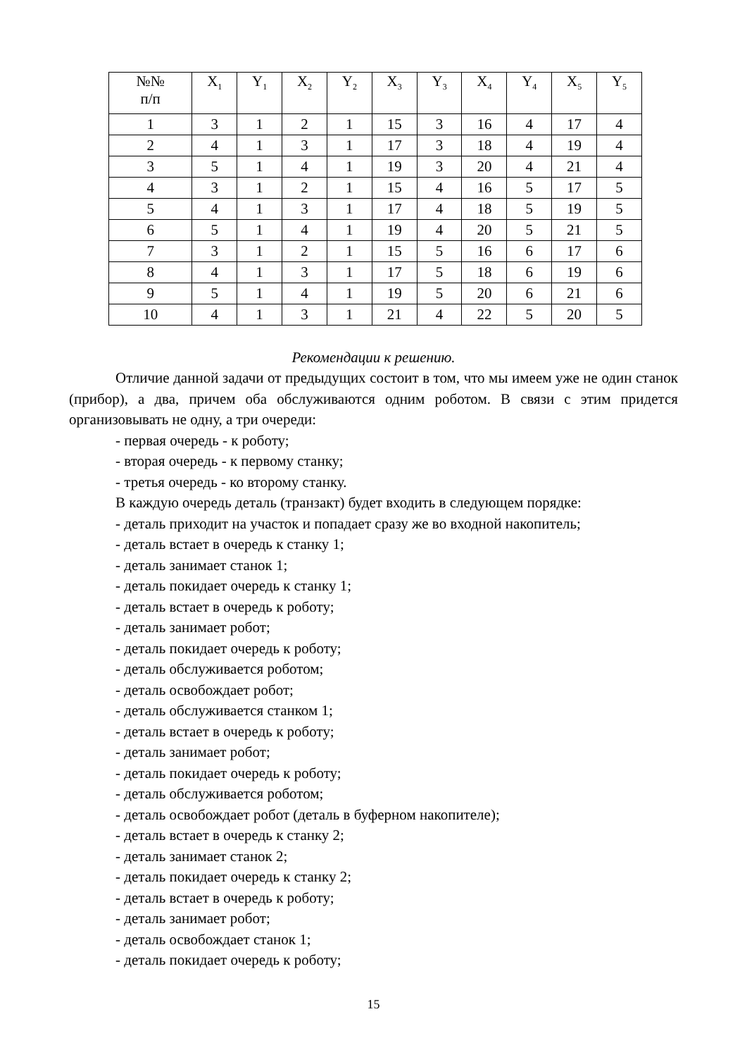| №№ п/п | X<sub>1</sub> | Y<sub>1</sub> | X<sub>2</sub> | Y<sub>2</sub> | X<sub>3</sub> | Y<sub>3</sub> | X<sub>4</sub> | Y<sub>4</sub> | X<sub>5</sub> | Y<sub>5</sub> |
| 1 | 3 | 1 | 2 | 1 | 15 | 3 | 16 | 4 | 17 | 4 |
| 2 | 4 | 1 | 3 | 1 | 17 | 3 | 18 | 4 | 19 | 4 |
| 3 | 5 | 1 | 4 | 1 | 19 | 3 | 20 | 4 | 21 | 4 |
| 4 | 3 | 1 | 2 | 1 | 15 | 4 | 16 | 5 | 17 | 5 |
| 5 | 4 | 1 | 3 | 1 | 17 | 4 | 18 | 5 | 19 | 5 |
| 6 | 5 | 1 | 4 | 1 | 19 | 4 | 20 | 5 | 21 | 5 |
| 7 | 3 | 1 | 2 | 1 | 15 | 5 | 16 | 6 | 17 | 6 |
| 8 | 4 | 1 | 3 | 1 | 17 | 5 | 18 | 6 | 19 | 6 |
| 9 | 5 | 1 | 4 | 1 | 19 | 5 | 20 | 6 | 21 | 6 |
| 10 | 4 | 1 | 3 | 1 | 21 | 4 | 22 | 5 | 20 | 5 |
Рекомендации к решению.
Отличие данной задачи от предыдущих состоит в том, что мы имеем уже не один станок (прибор), а два, причем оба обслуживаются одним роботом. В связи с этим придется организовывать не одну, а три очереди:
- первая очередь - к роботу;
- вторая очередь - к первому станку;
- третья очередь - ко второму станку.
В каждую очередь деталь (транзакт) будет входить в следующем порядке:
- деталь приходит на участок и попадает сразу же во входной накопитель;
- деталь встает в очередь к станку 1;
- деталь занимает станок 1;
- деталь покидает очередь к станку 1;
- деталь встает в очередь к роботу;
- деталь занимает робот;
- деталь покидает очередь к роботу;
- деталь обслуживается роботом;
- деталь освобождает робот;
- деталь обслуживается станком 1;
- деталь встает в очередь к роботу;
- деталь занимает робот;
- деталь покидает очередь к роботу;
- деталь обслуживается роботом;
- деталь освобождает робот (деталь в буферном накопителе);
- деталь встает в очередь к станку 2;
- деталь занимает станок 2;
- деталь покидает очередь к станку 2;
- деталь встает в очередь к роботу;
- деталь занимает робот;
- деталь освобождает станок 1;
- деталь покидает очередь к роботу;
15